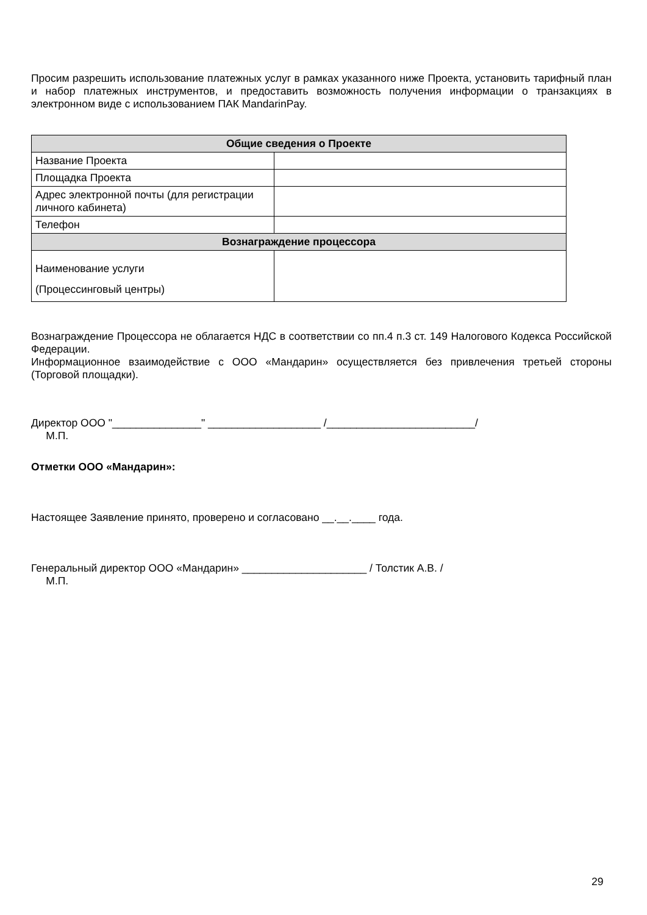Просим разрешить использование платежных услуг в рамках указанного ниже Проекта, установить тарифный план и набор платежных инструментов, и предоставить возможность получения информации о транзакциях в электронном виде с использованием ПАК MandarinPay.
| Общие сведения о Проекте | |
| --- | --- |
| Название Проекта | |
| Площадка Проекта | |
| Адрес электронной почты (для регистрации личного кабинета) | |
| Телефон | |
| Вознаграждение процессора | |
| Наименование услуги (Процессинговый центры) | |
Вознаграждение Процессора не облагается НДС в соответствии со пп.4 п.3 ст. 149 Налогового Кодекса Российской Федерации.
Информационное взаимодействие с ООО «Мандарин» осуществляется без привлечения третьей стороны (Торговой площадки).
Директор ООО "_______________" ___________________ /_________________________/
М.П.
Отметки ООО «Мандарин»:
Настоящее Заявление принято, проверено и согласовано __.__.____ года.
Генеральный директор ООО «Мандарин» _____________________ / Толстик А.В. /
М.П.
29